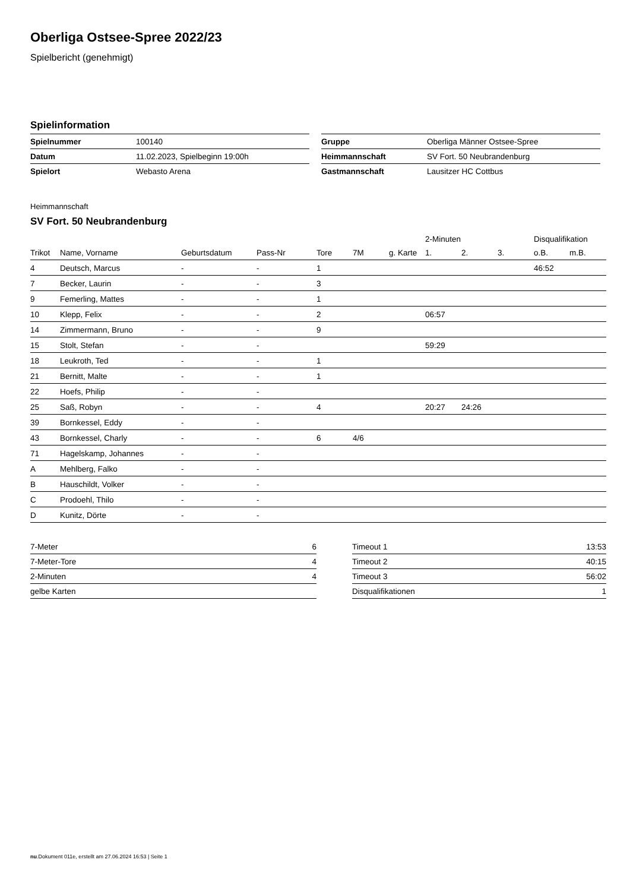Oberliga Ostsee-Spree 2022/23
Spielbericht (genehmigt)
Spielinformation
| Spielnummer | 100140 |
| Datum | 11.02.2023, Spielbeginn 19:00h |
| Spielort | Webasto Arena |
| Gruppe | Oberliga Männer Ostsee-Spree |
| Heimmannschaft | SV Fort. 50 Neubrandenburg |
| Gastmannschaft | Lausitzer HC Cottbus |
Heimmannschaft
SV Fort. 50 Neubrandenburg
| | | | | | | | | 2-Minuten | | | Disqualifikation | |
| --- | --- | --- | --- | --- | --- | --- | --- | --- | --- | --- | --- | --- |
| Trikot | Name, Vorname | Geburtsdatum | Pass-Nr | Tore | 7M | g. Karte | | 1. | 2. | 3. | o.B. | m.B. |
| 4 | Deutsch, Marcus | - | - | 1 | | | | | | | 46:52 | |
| 7 | Becker, Laurin | - | - | 3 | | | | | | | | |
| 9 | Femerling, Mattes | - | - | 1 | | | | | | | | |
| 10 | Klepp, Felix | - | - | 2 | | | | 06:57 | | | | |
| 14 | Zimmermann, Bruno | - | - | 9 | | | | | | | | |
| 15 | Stolt, Stefan | - | - | | | | | 59:29 | | | | |
| 18 | Leukroth, Ted | - | - | 1 | | | | | | | | |
| 21 | Bernitt, Malte | - | - | 1 | | | | | | | | |
| 22 | Hoefs, Philip | - | - | | | | | | | | | |
| 25 | Saß, Robyn | - | - | 4 | | | | 20:27 | 24:26 | | | |
| 39 | Bornkessel, Eddy | - | - | | | | | | | | | |
| 43 | Bornkessel, Charly | - | - | 6 | 4/6 | | | | | | | |
| 71 | Hagelskamp, Johannes | - | - | | | | | | | | | |
| A | Mehlberg, Falko | - | - | | | | | | | | | |
| B | Hauschildt, Volker | - | - | | | | | | | | | |
| C | Prodoehl, Thilo | - | - | | | | | | | | | |
| D | Kunitz, Dörte | - | - | | | | | | | | | |
| 7-Meter | 6 |
| 7-Meter-Tore | 4 |
| 2-Minuten | 4 |
| gelbe Karten | |
| Timeout 1 | 13:53 |
| Timeout 2 | 40:15 |
| Timeout 3 | 56:02 |
| Disqualifikationen | 1 |
nu.Dokument 011e, erstellt am 27.06.2024 16:53 | Seite 1